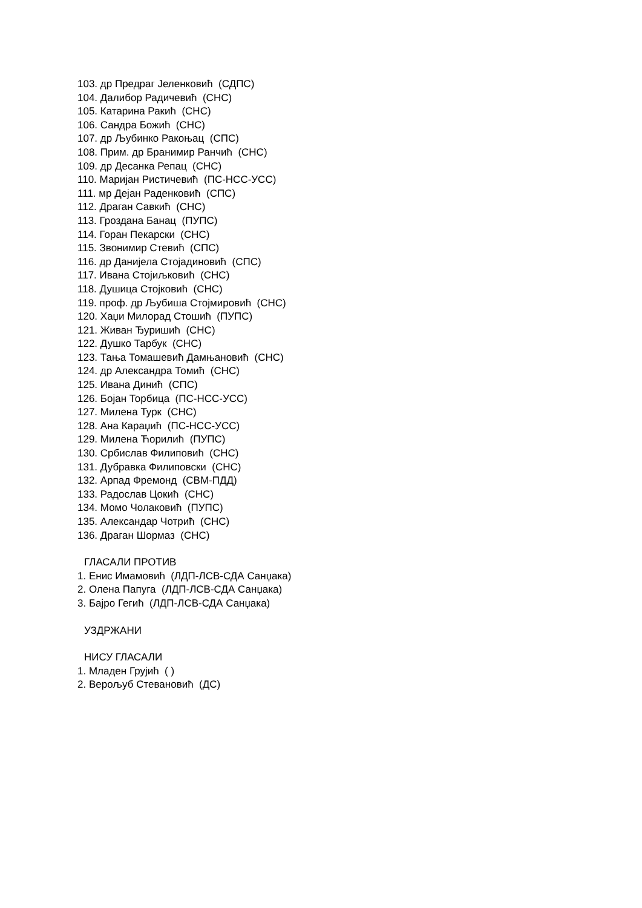103. др Предраг Јеленковић (СДПС)
104. Далибор Радичевић (СНС)
105. Катарина Ракић (СНС)
106. Сандра Божић (СНС)
107. др Љубинко Ракоњац (СПС)
108. Прим. др Бранимир Ранчић (СНС)
109. др Десанка Репац (СНС)
110. Маријан Ристичевић (ПС-НСС-УСС)
111. мр Дејан Раденковић (СПС)
112. Драган Савкић (СНС)
113. Гроздана Банац (ПУПС)
114. Горан Пекарски (СНС)
115. Звонимир Стевић (СПС)
116. др Данијела Стојадиновић (СПС)
117. Ивана Стојиљковић (СНС)
118. Душица Стојковић (СНС)
119. проф. др Љубиша Стојмировић (СНС)
120. Хаџи Милорад Стошић (ПУПС)
121. Живан Ђуришић (СНС)
122. Душко Тарбук (СНС)
123. Тања Томашевић Дамњановић (СНС)
124. др Александра Томић (СНС)
125. Ивана Динић (СПС)
126. Бојан Торбица (ПС-НСС-УСС)
127. Милена Турк (СНС)
128. Ана Караџић (ПС-НСС-УСС)
129. Милена Ћорилић (ПУПС)
130. Србислав Филиповић (СНС)
131. Дубравка Филиповски (СНС)
132. Арпад Фремонд (СВМ-ПДД)
133. Радослав Цокић (СНС)
134. Момо Чолаковић (ПУПС)
135. Александар Чотрић (СНС)
136. Драган Шормаз (СНС)
ГЛАСАЛИ ПРОТИВ
1. Енис Имамовић (ЛДП-ЛСВ-СДА Санџака)
2. Олена Папуга (ЛДП-ЛСВ-СДА Санџака)
3. Бајро Гегић (ЛДП-ЛСВ-СДА Санџака)
УЗДРЖАНИ
НИСУ ГЛАСАЛИ
1. Младен Грујић ( )
2. Верољуб Стевановић (ДС)